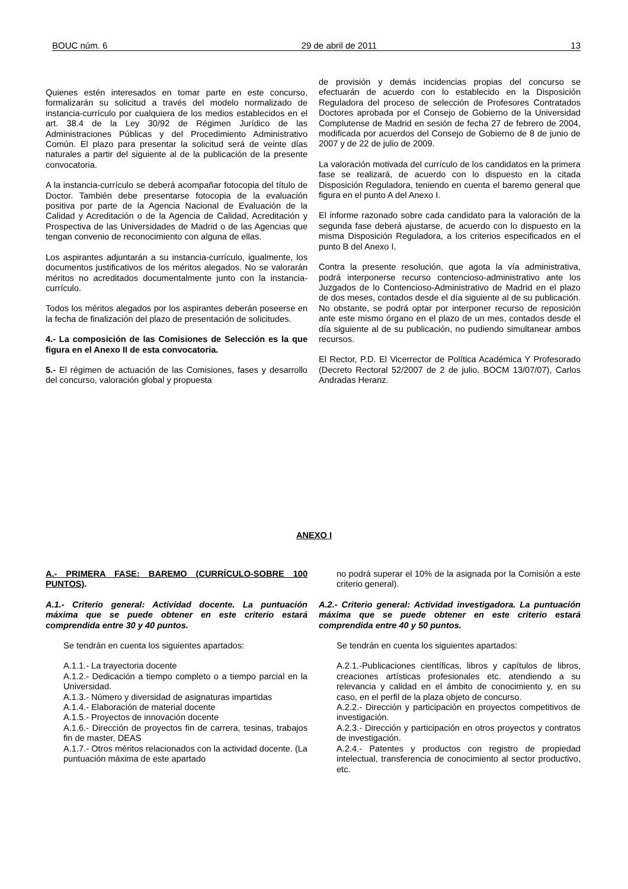BOUC núm. 6 29 de abril de 2011 13
Quienes estén interesados en tomar parte en este concurso, formalizarán su solicitud a través del modelo normalizado de instancia-currículo por cualquiera de los medios establecidos en el art. 38.4 de la Ley 30/92 de Régimen Jurídico de las Administraciones Públicas y del Procedimiento Administrativo Común. El plazo para presentar la solicitud será de veinte días naturales a partir del siguiente al de la publicación de la presente convocatoria.
A la instancia-currículo se deberá acompañar fotocopia del título de Doctor. También debe presentarse fotocopia de la evaluación positiva por parte de la Agencia Nacional de Evaluación de la Calidad y Acreditación o de la Agencia de Calidad, Acreditación y Prospectiva de las Universidades de Madrid o de las Agencias que tengan convenio de reconocimiento con alguna de ellas.
Los aspirantes adjuntarán a su instancia-currículo, igualmente, los documentos justificativos de los méritos alegados. No se valorarán méritos no acreditados documentalmente junto con la instancia-currículo.
Todos los méritos alegados por los aspirantes deberán poseerse en la fecha de finalización del plazo de presentación de solicitudes.
4.- La composición de las Comisiones de Selección es la que figura en el Anexo II de esta convocatoria.
5.- El régimen de actuación de las Comisiones, fases y desarrollo del concurso, valoración global y propuesta
de provisión y demás incidencias propias del concurso se efectuarán de acuerdo con lo establecido en la Disposición Reguladora del proceso de selección de Profesores Contratados Doctores aprobada por el Consejo de Gobierno de la Universidad Complutense de Madrid en sesión de fecha 27 de febrero de 2004, modificada por acuerdos del Consejo de Gobierno de 8 de junio de 2007 y de 22 de julio de 2009.
La valoración motivada del currículo de los candidatos en la primera fase se realizará, de acuerdo con lo dispuesto en la citada Disposición Reguladora, teniendo en cuenta el baremo general que figura en el punto A del Anexo I.
El informe razonado sobre cada candidato para la valoración de la segunda fase deberá ajustarse, de acuerdo con lo dispuesto en la misma Disposición Reguladora, a los criterios especificados en el punto B del Anexo I.
Contra la presente resolución, que agota la vía administrativa, podrá interponerse recurso contencioso-administrativo ante los Juzgados de lo Contencioso-Administrativo de Madrid en el plazo de dos meses, contados desde el día siguiente al de su publicación. No obstante, se podrá optar por interponer recurso de reposición ante este mismo órgano en el plazo de un mes, contados desde el día siguiente al de su publicación, no pudiendo simultanear ambos recursos.
El Rector, P.D. El Vicerrector de Política Académica Y Profesorado (Decreto Rectoral 52/2007 de 2 de julio, BOCM 13/07/07), Carlos Andradas Heranz.
ANEXO I
A.- PRIMERA FASE: BAREMO (CURRÍCULO-SOBRE 100 PUNTOS).
A.1.- Criterio general: Actividad docente. La puntuación máxima que se puede obtener en este criterio estará comprendida entre 30 y 40 puntos.
Se tendrán en cuenta los siguientes apartados:
A.1.1.- La trayectoria docente
A.1.2.- Dedicación a tiempo completo o a tiempo parcial en la Universidad.
A.1.3.- Número y diversidad de asignaturas impartidas
A.1.4.- Elaboración de material docente
A.1.5.- Proyectos de innovación docente
A.1.6.- Dirección de proyectos fin de carrera, tesinas, trabajos fin de master, DEAS
A.1.7.- Otros méritos relacionados con la actividad docente. (La puntuación máxima de este apartado
no podrá superar el 10% de la asignada por la Comisión a este criterio general).
A.2.- Criterio general: Actividad investigadora. La puntuación máxima que se puede obtener en este criterio estará comprendida entre 40 y 50 puntos.
Se tendrán en cuenta los siguientes apartados:
A.2.1.-Publicaciones científicas, libros y capítulos de libros, creaciones artísticas profesionales etc. atendiendo a su relevancia y calidad en el ámbito de conocimiento y, en su caso, en el perfil de la plaza objeto de concurso.
A.2.2.- Dirección y participación en proyectos competitivos de investigación.
A.2.3.- Dirección y participación en otros proyectos y contratos de investigación.
A.2.4.- Patentes y productos con registro de propiedad intelectual, transferencia de conocimiento al sector productivo, etc.